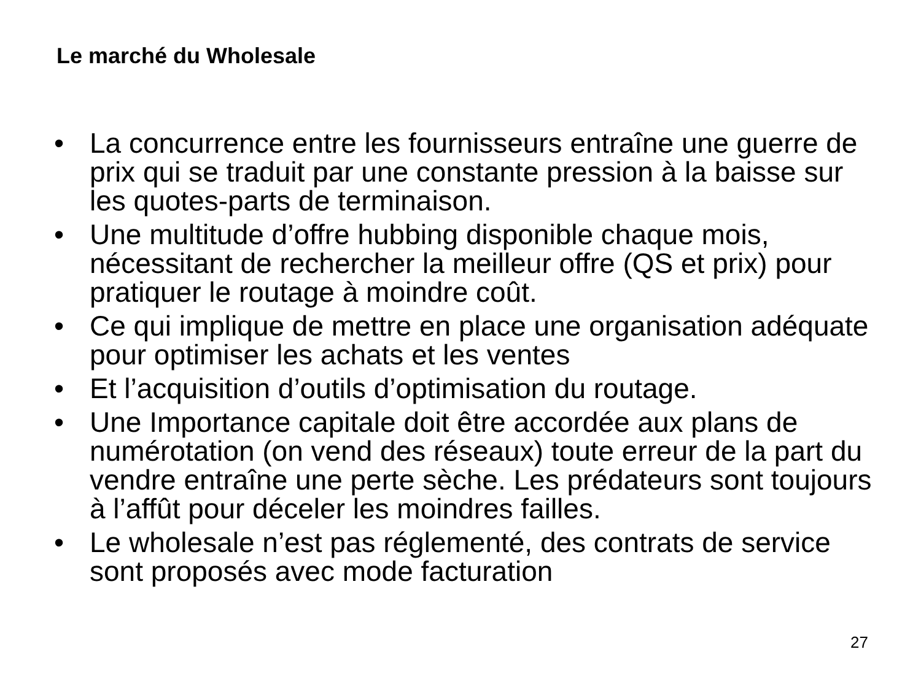Le marché du Wholesale
• La concurrence entre les fournisseurs entraîne une guerre de prix qui se traduit par une constante pression à la baisse sur les quotes-parts de terminaison.
• Une multitude d’offre hubbing disponible chaque mois, nécessitant de rechercher la meilleur offre (QS et prix) pour pratiquer le routage à moindre coût.
• Ce qui implique de mettre en place une organisation adéquate pour optimiser les achats et les ventes
• Et l’acquisition d’outils d’optimisation du routage.
• Une Importance capitale doit être accordée aux plans de numérotation (on vend des réseaux) toute erreur de la part du vendre entraîne une perte sèche. Les prédateurs sont toujours à l’affût pour déceler les moindres failles.
• Le wholesale n’est pas réglementé, des contrats de service sont proposés avec mode facturation
27